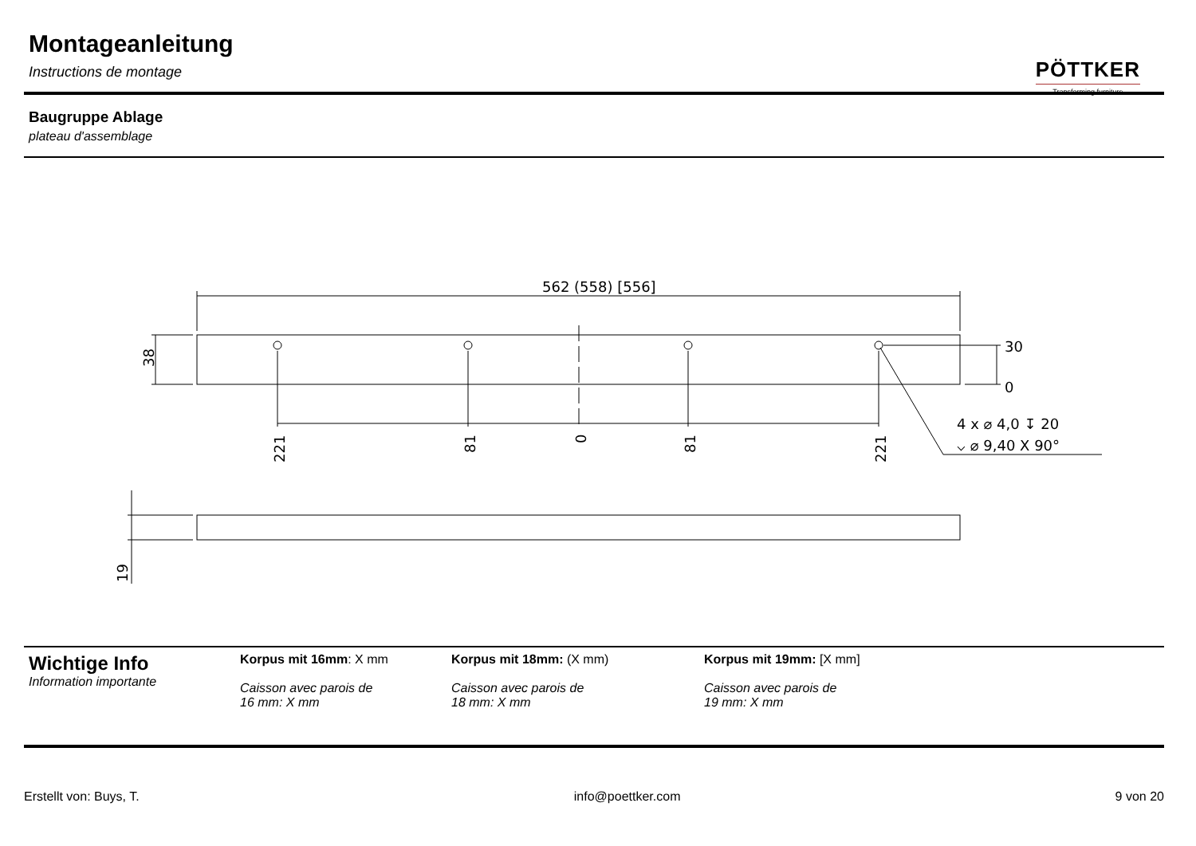Montageanleitung
Instructions de montage
PÖTTKER
Transforming furniture
Baugruppe Ablage
plateau d'assemblage
562 (558) [556]
30
0
4 x ⌀ 4,0 ↧ 20
⌵ ⌀ 9,40 X 90°
38
221
81
0
81
221
19
Wichtige Info
Information importante
Korpus mit 16mm: X mm
Caisson avec parois de
16 mm: X mm
Korpus mit 18mm: (X mm)
Caisson avec parois de
18 mm: X mm
Korpus mit 19mm: [X mm]
Caisson avec parois de
19 mm: X mm
Erstellt von: Buys, T. info@poettker.com 9 von 20